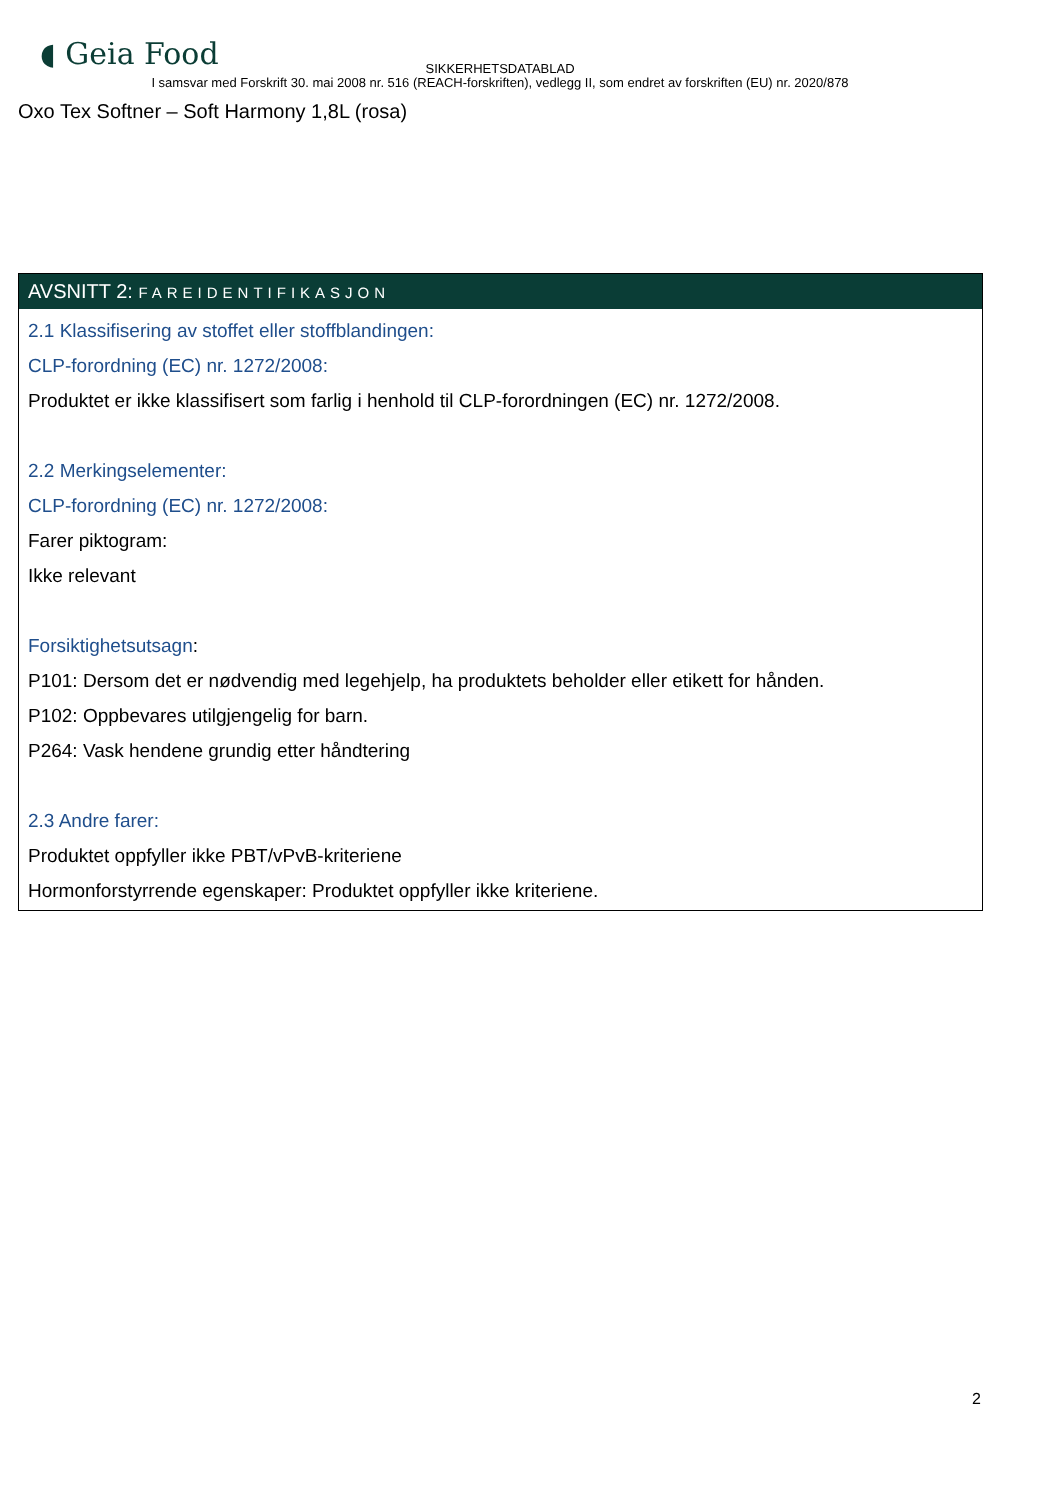◖ Geia Food
SIKKERHETSDATABLAD
I samsvar med Forskrift 30. mai 2008 nr. 516 (REACH-forskriften), vedlegg II, som endret av forskriften (EU) nr. 2020/878
Oxo Tex Softner – Soft Harmony 1,8L (rosa)
AVSNITT 2: FAREIDENTIFIKASJON
2.1 Klassifisering av stoffet eller stoffblandingen:
CLP-forordning (EC) nr. 1272/2008:
Produktet er ikke klassifisert som farlig i henhold til CLP-forordningen (EC) nr. 1272/2008.
2.2 Merkingselementer:
CLP-forordning (EC) nr. 1272/2008:
Farer piktogram:
Ikke relevant
Forsiktighetsutsagn:
P101: Dersom det er nødvendig med legehjelp, ha produktets beholder eller etikett for hånden.
P102: Oppbevares utilgjengelig for barn.
P264: Vask hendene grundig etter håndtering
2.3 Andre farer:
Produktet oppfyller ikke PBT/vPvB-kriteriene
Hormonforstyrrende egenskaper: Produktet oppfyller ikke kriteriene.
2